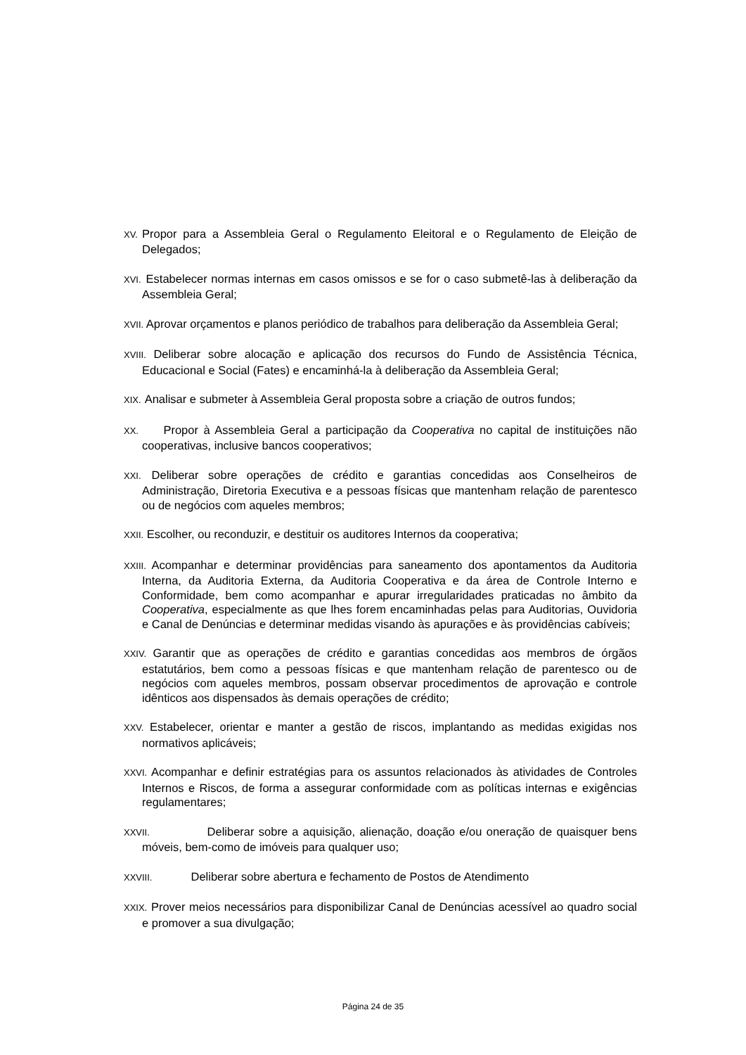XV. Propor para a Assembleia Geral o Regulamento Eleitoral e o Regulamento de Eleição de Delegados;
XVI. Estabelecer normas internas em casos omissos e se for o caso submetê-las à deliberação da Assembleia Geral;
XVII. Aprovar orçamentos e planos periódico de trabalhos para deliberação da Assembleia Geral;
XVIII. Deliberar sobre alocação e aplicação dos recursos do Fundo de Assistência Técnica, Educacional e Social (Fates) e encaminhá-la à deliberação da Assembleia Geral;
XIX. Analisar e submeter à Assembleia Geral proposta sobre a criação de outros fundos;
XX. Propor à Assembleia Geral a participação da Cooperativa no capital de instituições não cooperativas, inclusive bancos cooperativos;
XXI. Deliberar sobre operações de crédito e garantias concedidas aos Conselheiros de Administração, Diretoria Executiva e a pessoas físicas que mantenham relação de parentesco ou de negócios com aqueles membros;
XXII. Escolher, ou reconduzir, e destituir os auditores Internos da cooperativa;
XXIII. Acompanhar e determinar providências para saneamento dos apontamentos da Auditoria Interna, da Auditoria Externa, da Auditoria Cooperativa e da área de Controle Interno e Conformidade, bem como acompanhar e apurar irregularidades praticadas no âmbito da Cooperativa, especialmente as que lhes forem encaminhadas pelas para Auditorias, Ouvidoria e Canal de Denúncias e determinar medidas visando às apurações e às providências cabíveis;
XXIV. Garantir que as operações de crédito e garantias concedidas aos membros de órgãos estatutários, bem como a pessoas físicas e que mantenham relação de parentesco ou de negócios com aqueles membros, possam observar procedimentos de aprovação e controle idênticos aos dispensados às demais operações de crédito;
XXV. Estabelecer, orientar e manter a gestão de riscos, implantando as medidas exigidas nos normativos aplicáveis;
XXVI. Acompanhar e definir estratégias para os assuntos relacionados às atividades de Controles Internos e Riscos, de forma a assegurar conformidade com as políticas internas e exigências regulamentares;
XXVII. Deliberar sobre a aquisição, alienação, doação e/ou oneração de quaisquer bens móveis, bem-como de imóveis para qualquer uso;
XXVIII. Deliberar sobre abertura e fechamento de Postos de Atendimento
XXIX. Prover meios necessários para disponibilizar Canal de Denúncias acessível ao quadro social e promover a sua divulgação;
Página 24 de 35